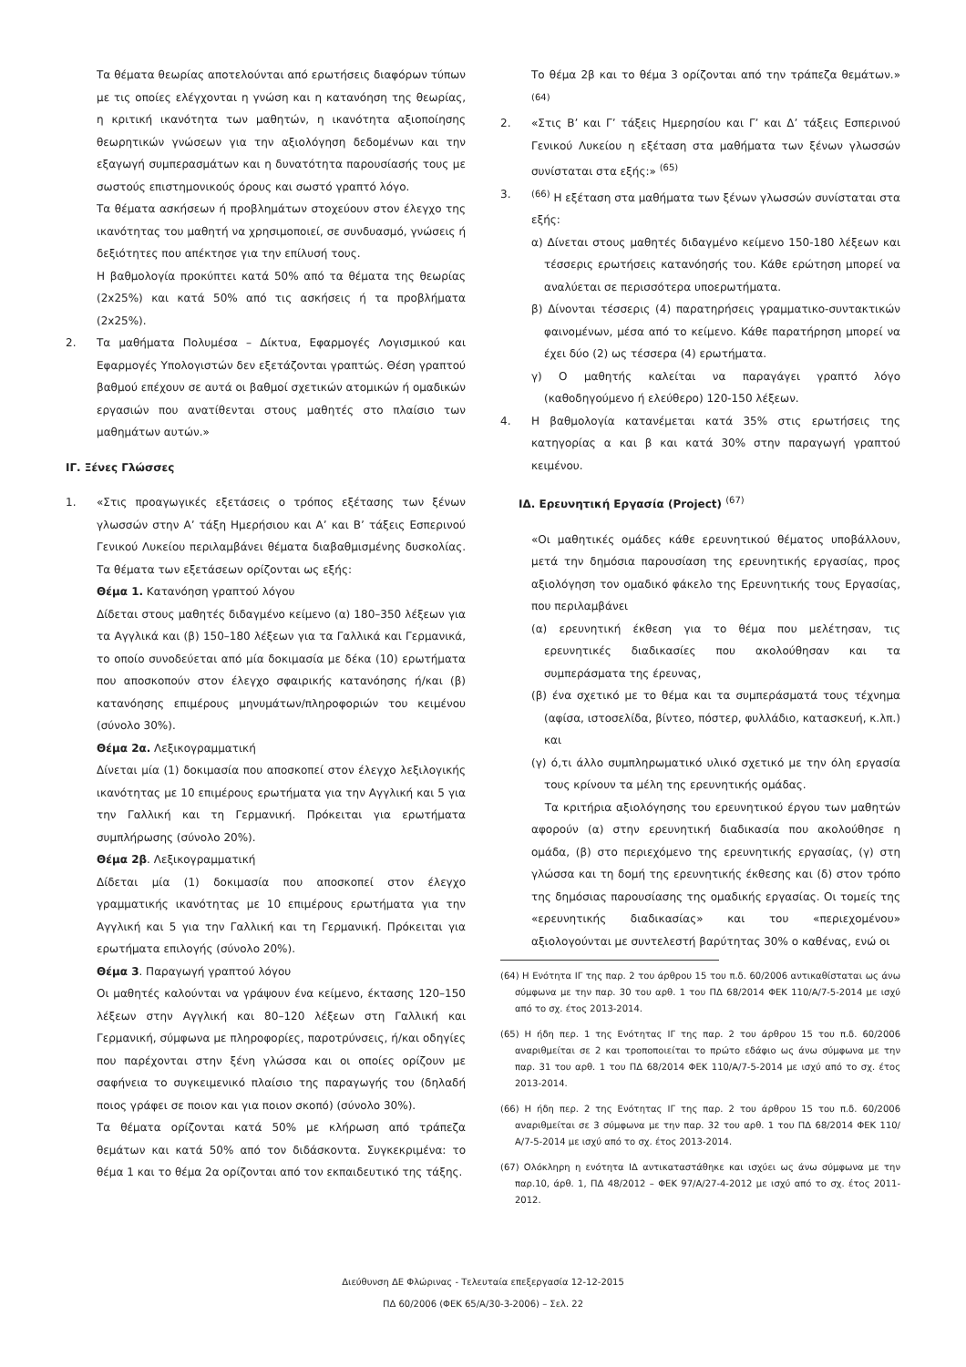Τα θέματα θεωρίας αποτελούνται από ερωτήσεις διαφόρων τύπων με τις οποίες ελέγχονται η γνώση και η κατανόηση της θεωρίας, η κριτική ικανότητα των μαθητών, η ικανότητα αξιοποίησης θεωρητικών γνώσεων για την αξιολόγηση δεδομένων και την εξαγωγή συμπερασμάτων και η δυνατότητα παρουσίασής τους με σωστούς επιστημονικούς όρους και σωστό γραπτό λόγο.
Τα θέματα ασκήσεων ή προβλημάτων στοχεύουν στον έλεγχο της ικανότητας του μαθητή να χρησιμοποιεί, σε συνδυασμό, γνώσεις ή δεξιότητες που απέκτησε για την επίλυσή τους.
Η βαθμολογία προκύπτει κατά 50% από τα θέματα της θεωρίας (2x25%) και κατά 50% από τις ασκήσεις ή τα προβλήματα (2x25%).
2. Τα μαθήματα Πολυμέσα – Δίκτυα, Εφαρμογές Λογισμικού και Εφαρμογές Υπολογιστών δεν εξετάζονται γραπτώς. Θέση γραπτού βαθμού επέχουν σε αυτά οι βαθμοί σχετικών ατομικών ή ομαδικών εργασιών που ανατίθενται στους μαθητές στο πλαίσιο των μαθημάτων αυτών.»
ΙΓ. Ξένες Γλώσσες
1. «Στις προαγωγικές εξετάσεις ο τρόπος εξέτασης των ξένων γλωσσών στην Α’ τάξη Ημερήσιου και Α’ και Β’ τάξεις Εσπερινού Γενικού Λυκείου περιλαμβάνει θέματα διαβαθμισμένης δυσκολίας. Τα θέματα των εξετάσεων ορίζονται ως εξής:
Θέμα 1. Κατανόηση γραπτού λόγου
Δίδεται στους μαθητές διδαγμένο κείμενο (α) 180–350 λέξεων για τα Αγγλικά και (β) 150–180 λέξεων για τα Γαλλικά και Γερμανικά, το οποίο συνοδεύεται από μία δοκιμασία με δέκα (10) ερωτήματα που αποσκοπούν στον έλεγχο σφαιρικής κατανόησης ή/και (β) κατανόησης επιμέρους μηνυμάτων/πληροφοριών του κειμένου (σύνολο 30%).
Θέμα 2α. Λεξικογραμματική
Δίνεται μία (1) δοκιμασία που αποσκοπεί στον έλεγχο λεξιλογικής ικανότητας με 10 επιμέρους ερωτήματα για την Αγγλική και 5 για την Γαλλική και τη Γερμανική. Πρόκειται για ερωτήματα συμπλήρωσης (σύνολο 20%).
Θέμα 2β. Λεξικογραμματική
Δίδεται μία (1) δοκιμασία που αποσκοπεί στον έλεγχο γραμματικής ικανότητας με 10 επιμέρους ερωτήματα για την Αγγλική και 5 για την Γαλλική και τη Γερμανική. Πρόκειται για ερωτήματα επιλογής (σύνολο 20%).
Θέμα 3. Παραγωγή γραπτού λόγου
Οι μαθητές καλούνται να γράψουν ένα κείμενο, έκτασης 120–150 λέξεων στην Αγγλική και 80–120 λέξεων στη Γαλλική και Γερμανική, σύμφωνα με πληροφορίες, παροτρύνσεις, ή/και οδηγίες που παρέχονται στην ξένη γλώσσα και οι οποίες ορίζουν με σαφήνεια το συγκειμενικό πλαίσιο της παραγωγής του (δηλαδή ποιος γράφει σε ποιον και για ποιον σκοπό) (σύνολο 30%).
Τα θέματα ορίζονται κατά 50% με κλήρωση από τράπεζα θεμάτων και κατά 50% από τον διδάσκοντα. Συγκεκριμένα: το θέμα 1 και το θέμα 2α ορίζονται από τον εκπαιδευτικό της τάξης.
Το θέμα 2β και το θέμα 3 ορίζονται από την τράπεζα θεμάτων.» <sup>(64)</sup>
2. «Στις Β’ και Γ’ τάξεις Ημερησίου και Γ’ και Δ’ τάξεις Εσπερινού Γενικού Λυκείου η εξέταση στα μαθήματα των ξένων γλωσσών συνίσταται στα εξής:» <sup>(65)</sup>
3. <sup>(66)</sup> Η εξέταση στα μαθήματα των ξένων γλωσσών συνίσταται στα εξής:
α) Δίνεται στους μαθητές διδαγμένο κείμενο 150-180 λέξεων και τέσσερις ερωτήσεις κατανόησής του. Κάθε ερώτηση μπορεί να αναλύεται σε περισσότερα υποερωτήματα.
β) Δίνονται τέσσερις (4) παρατηρήσεις γραμματικο-συντακτικών φαινομένων, μέσα από το κείμενο. Κάθε παρατήρηση μπορεί να έχει δύο (2) ως τέσσερα (4) ερωτήματα.
γ) Ο μαθητής καλείται να παραγάγει γραπτό λόγο (καθοδηγούμενο ή ελεύθερο) 120-150 λέξεων.
4. Η βαθμολογία κατανέμεται κατά 35% στις ερωτήσεις της κατηγορίας α και β και κατά 30% στην παραγωγή γραπτού κειμένου.
ΙΔ. Ερευνητική Εργασία (Project) <sup>(67)</sup>
«Οι μαθητικές ομάδες κάθε ερευνητικού θέματος υποβάλλουν, μετά την δημόσια παρουσίαση της ερευνητικής εργασίας, προς αξιολόγηση τον ομαδικό φάκελο της Ερευνητικής τους Εργασίας, που περιλαμβάνει
(α) ερευνητική έκθεση για το θέμα που μελέτησαν, τις ερευνητικές διαδικασίες που ακολούθησαν και τα συμπεράσματα της έρευνας,
(β) ένα σχετικό με το θέμα και τα συμπεράσματά τους τέχνημα (αφίσα, ιστοσελίδα, βίντεο, πόστερ, φυλλάδιο, κατασκευή, κ.λπ.) και
(γ) ό,τι άλλο συμπληρωματικό υλικό σχετικό με την όλη εργασία τους κρίνουν τα μέλη της ερευνητικής ομάδας.
Τα κριτήρια αξιολόγησης του ερευνητικού έργου των μαθητών αφορούν (α) στην ερευνητική διαδικασία που ακολούθησε η ομάδα, (β) στο περιεχόμενο της ερευνητικής εργασίας, (γ) στη γλώσσα και τη δομή της ερευνητικής έκθεσης και (δ) στον τρόπο της δημόσιας παρουσίασης της ομαδικής εργασίας. Οι τομείς της «ερευνητικής διαδικασίας» και του «περιεχομένου» αξιολογούνται με συντελεστή βαρύτητας 30% ο καθένας, ενώ οι
(64) Η Ενότητα ΙΓ της παρ. 2 του άρθρου 15 του π.δ. 60/2006 αντικαθίσταται ως άνω σύμφωνα με την παρ. 30 του αρθ. 1 του ΠΔ 68/2014 ΦΕΚ 110/Α/7-5-2014 με ισχύ από το σχ. έτος 2013-2014.
(65) Η ήδη περ. 1 της Ενότητας ΙΓ της παρ. 2 του άρθρου 15 του π.δ. 60/2006 αναριθμείται σε 2 και τροποποιείται το πρώτο εδάφιο ως άνω σύμφωνα με την παρ. 31 του αρθ. 1 του ΠΔ 68/2014 ΦΕΚ 110/Α/7-5-2014 με ισχύ από το σχ. έτος 2013-2014.
(66) Η ήδη περ. 2 της Ενότητας ΙΓ της παρ. 2 του άρθρου 15 του π.δ. 60/2006 αναριθμείται σε 3 σύμφωνα με την παρ. 32 του αρθ. 1 του ΠΔ 68/2014 ΦΕΚ 110/Α/7-5-2014 με ισχύ από το σχ. έτος 2013-2014.
(67) Ολόκληρη η ενότητα ΙΔ αντικαταστάθηκε και ισχύει ως άνω σύμφωνα με την παρ.10, άρθ. 1, ΠΔ 48/2012 – ΦΕΚ 97/Α/27-4-2012 με ισχύ από το σχ. έτος 2011-2012.
Διεύθυνση ΔΕ Φλώρινας - Τελευταία επεξεργασία 12-12-2015
ΠΔ 60/2006 (ΦΕΚ 65/Α/30-3-2006) – Σελ. 22